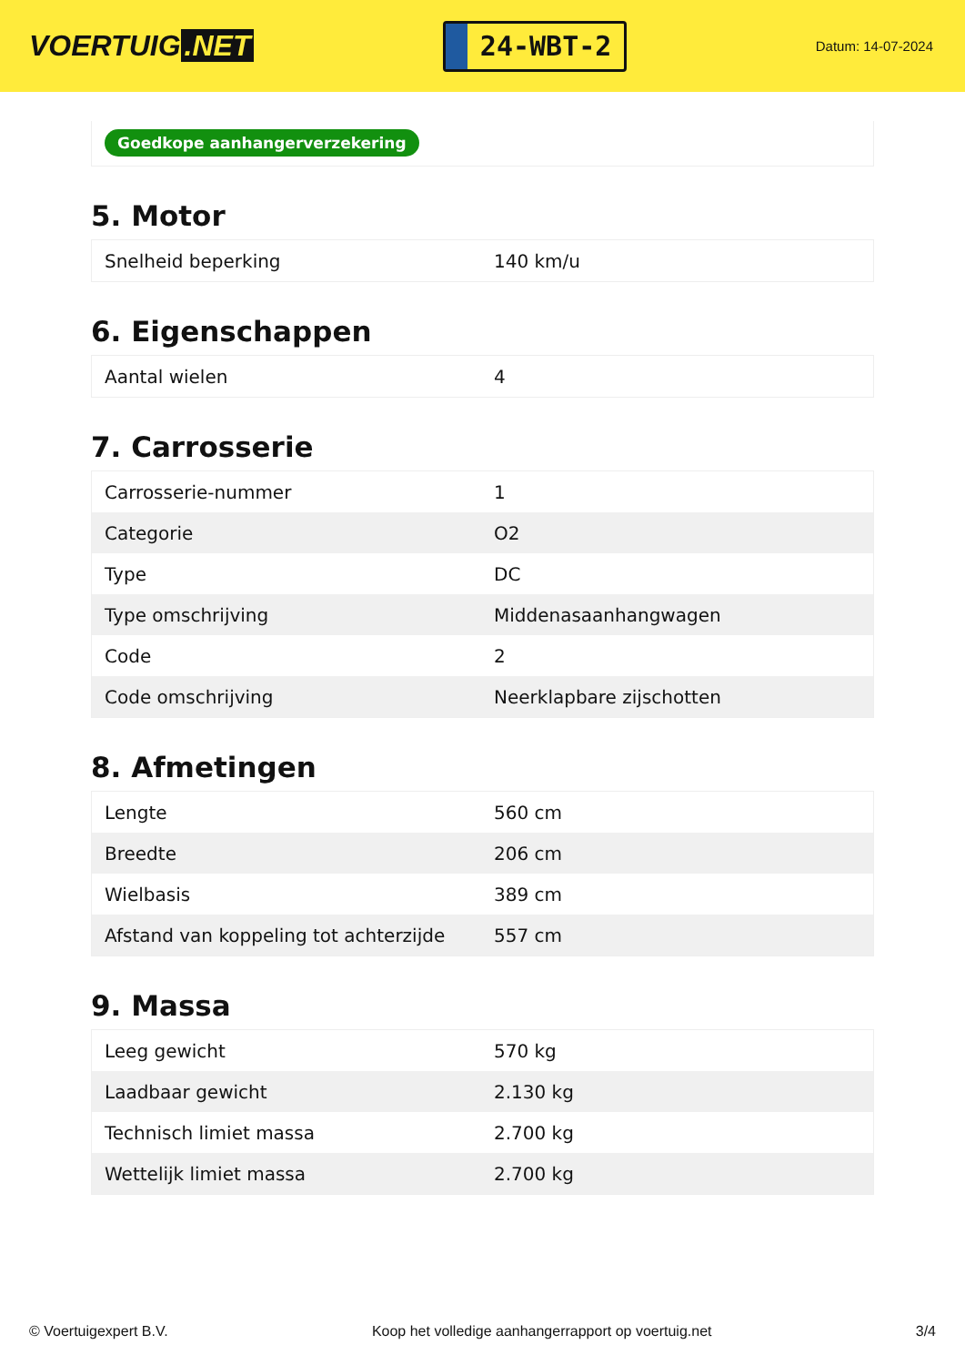VOERTUIG.NET
24-WBT-2
Datum: 14-07-2024
Goedkope aanhangerverzekering
5. Motor
| Snelheid beperking | 140 km/u |
6. Eigenschappen
| Aantal wielen | 4 |
7. Carrosserie
| Carrosserie-nummer | 1 |
| Categorie | O2 |
| Type | DC |
| Type omschrijving | Middenasaanhangwagen |
| Code | 2 |
| Code omschrijving | Neerklapbare zijschotten |
8. Afmetingen
| Lengte | 560 cm |
| Breedte | 206 cm |
| Wielbasis | 389 cm |
| Afstand van koppeling tot achterzijde | 557 cm |
9. Massa
| Leeg gewicht | 570 kg |
| Laadbaar gewicht | 2.130 kg |
| Technisch limiet massa | 2.700 kg |
| Wettelijk limiet massa | 2.700 kg |
© Voertuigexpert B.V. Koop het volledige aanhangerrapport op voertuig.net 3/4